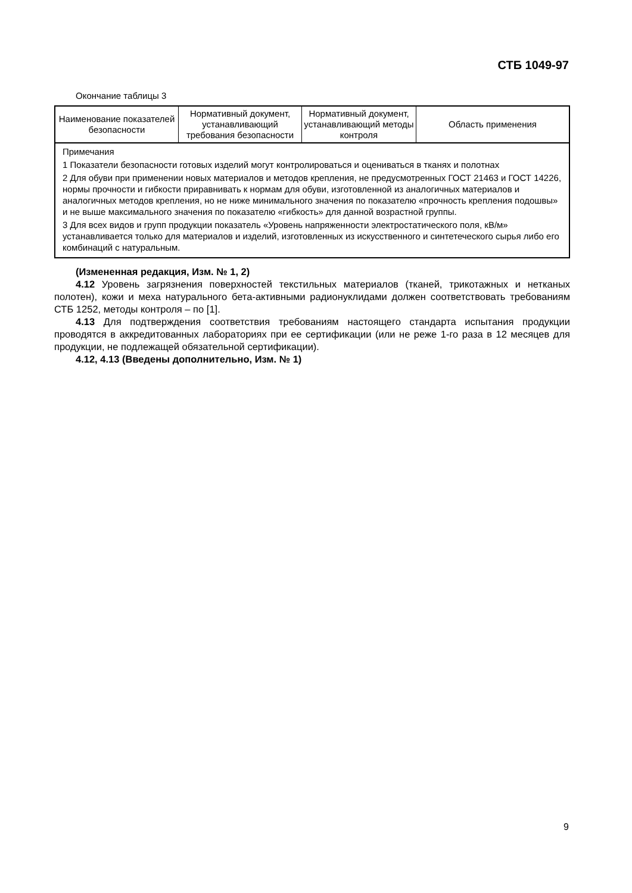СТБ 1049-97
Окончание таблицы 3
| Наименование показателей безопасности | Нормативный документ, устанавливающий требования безопасности | Нормативный документ, устанавливающий методы контроля | Область применения |
| --- | --- | --- | --- |
| Примечания 1 Показатели безопасности готовых изделий могут контролироваться и оцениваться в тканях и полотнах 2 Для обуви при применении новых материалов и методов крепления, не предусмотренных ГОСТ 21463 и ГОСТ 14226, нормы прочности и гибкости приравнивать к нормам для обуви, изготовленной из аналогичных материалов и аналогичных методов крепления, но не ниже минимального значения по показателю «прочность крепления подошвы» и не выше максимального значения по показателю «гибкость» для данной возрастной группы. 3 Для всех видов и групп продукции показатель «Уровень напряженности электростатического поля, кВ/м» устанавливается только для материалов и изделий, изготовленных из искусственного и синтетеческого сырья либо его комбинаций с натуральным. | | | |
(Измененная редакция, Изм. № 1, 2)
4.12 Уровень загрязнения поверхностей текстильных материалов (тканей, трикотажных и нетканых полотен), кожи и меха натурального бета-активными радионуклидами должен соответствовать требованиям СТБ 1252, методы контроля – по [1].
4.13 Для подтверждения соответствия требованиям настоящего стандарта испытания продукции проводятся в аккредитованных лабораториях при ее сертификации (или не реже 1-го раза в 12 месяцев для продукции, не подлежащей обязательной сертификации).
4.12, 4.13 (Введены дополнительно, Изм. № 1)
9